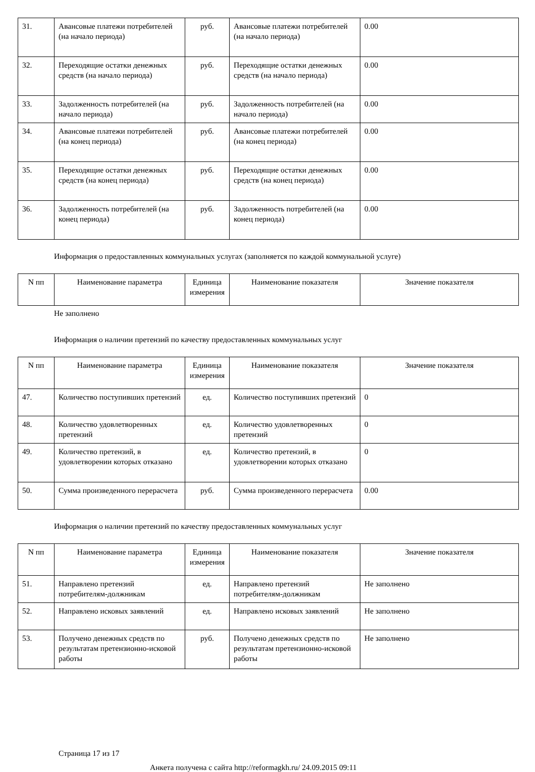| 31. | Авансовые платежи потребителей (на начало периода) | руб. | Авансовые платежи потребителей (на начало периода) | 0.00 |
| 32. | Переходящие остатки денежных средств (на начало периода) | руб. | Переходящие остатки денежных средств (на начало периода) | 0.00 |
| 33. | Задолженность потребителей (на начало периода) | руб. | Задолженность потребителей (на начало периода) | 0.00 |
| 34. | Авансовые платежи потребителей (на конец периода) | руб. | Авансовые платежи потребителей (на конец периода) | 0.00 |
| 35. | Переходящие остатки денежных средств (на конец периода) | руб. | Переходящие остатки денежных средств (на конец периода) | 0.00 |
| 36. | Задолженность потребителей (на конец периода) | руб. | Задолженность потребителей (на конец периода) | 0.00 |
Информация о предоставленных коммунальных услугах (заполняется по каждой коммунальной услуге)
| N пп | Наименование параметра | Единица измерения | Наименование показателя | Значение показателя |
| --- | --- | --- | --- | --- |
Не заполнено
Информация о наличии претензий по качеству предоставленных коммунальных услуг
| N пп | Наименование параметра | Единица измерения | Наименование показателя | Значение показателя |
| --- | --- | --- | --- | --- |
| 47. | Количество поступивших претензий | ед. | Количество поступивших претензий | 0 |
| 48. | Количество удовлетворенных претензий | ед. | Количество удовлетворенных претензий | 0 |
| 49. | Количество претензий, в удовлетворении которых отказано | ед. | Количество претензий, в удовлетворении которых отказано | 0 |
| 50. | Сумма произведенного перерасчета | руб. | Сумма произведенного перерасчета | 0.00 |
Информация о наличии претензий по качеству предоставленных коммунальных услуг
| N пп | Наименование параметра | Единица измерения | Наименование показателя | Значение показателя |
| --- | --- | --- | --- | --- |
| 51. | Направлено претензий потребителям-должникам | ед. | Направлено претензий потребителям-должникам | Не заполнено |
| 52. | Направлено исковых заявлений | ед. | Направлено исковых заявлений | Не заполнено |
| 53. | Получено денежных средств по результатам претензионно-исковой работы | руб. | Получено денежных средств по результатам претензионно-исковой работы | Не заполнено |
Страница 17 из 17
Анкета получена с сайта http://reformagkh.ru/ 24.09.2015 09:11